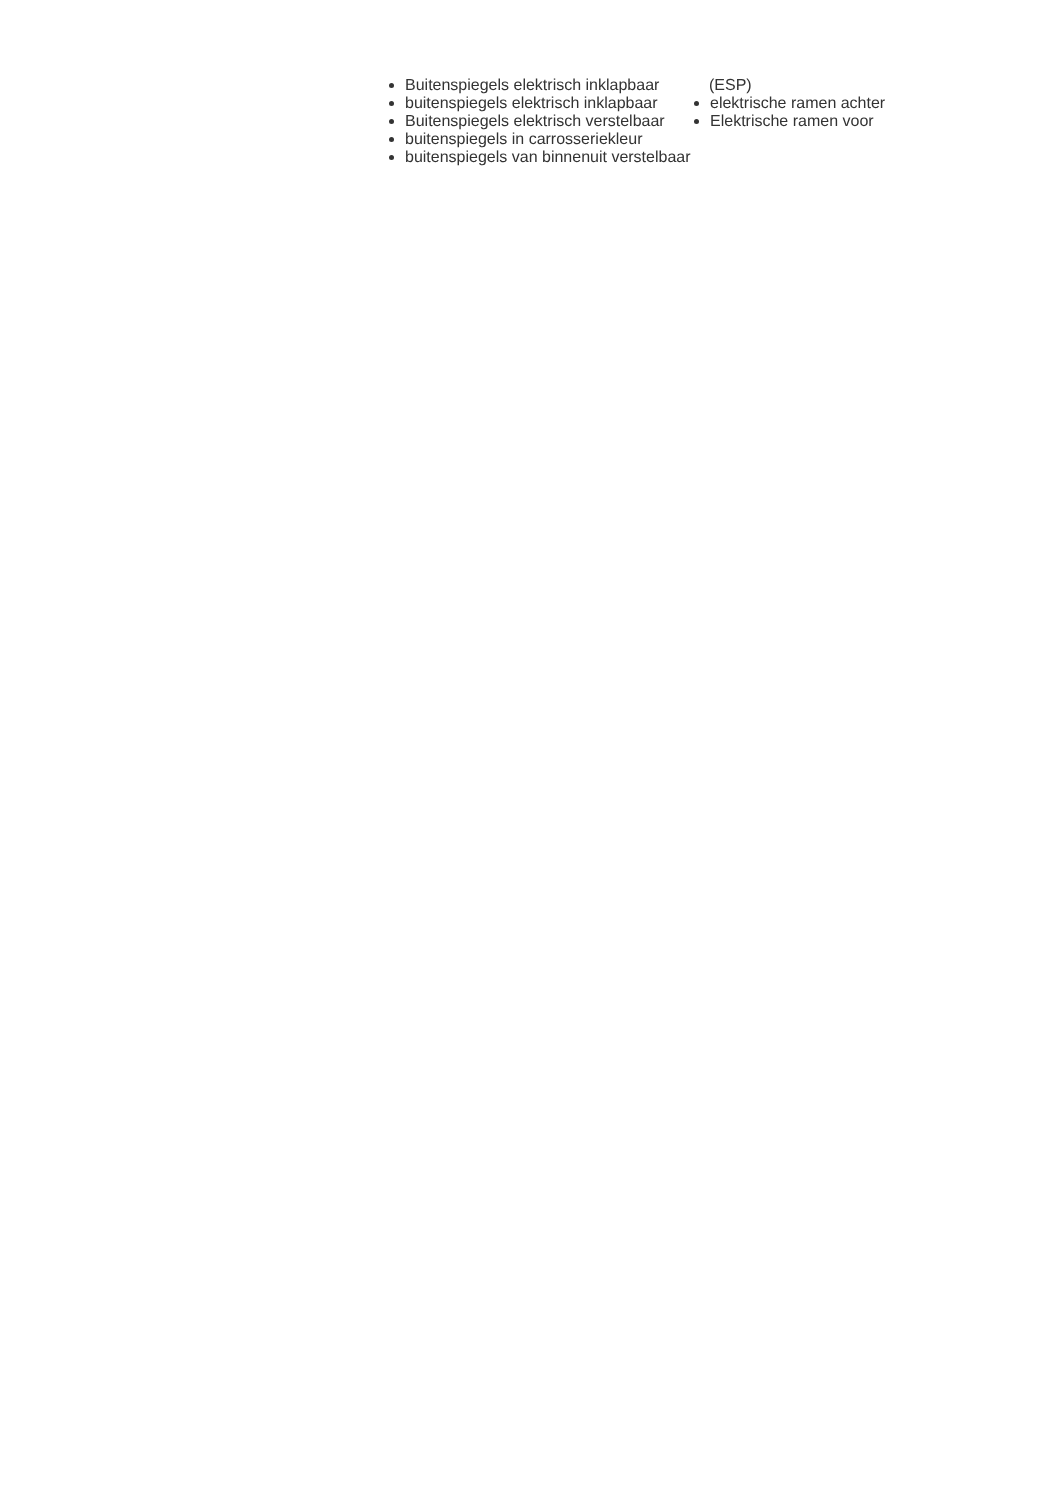Buitenspiegels elektrisch inklapbaar
buitenspiegels elektrisch inklapbaar
Buitenspiegels elektrisch verstelbaar
buitenspiegels in carrosseriekleur
buitenspiegels van binnenuit verstelbaar
(ESP)
elektrische ramen achter
Elektrische ramen voor